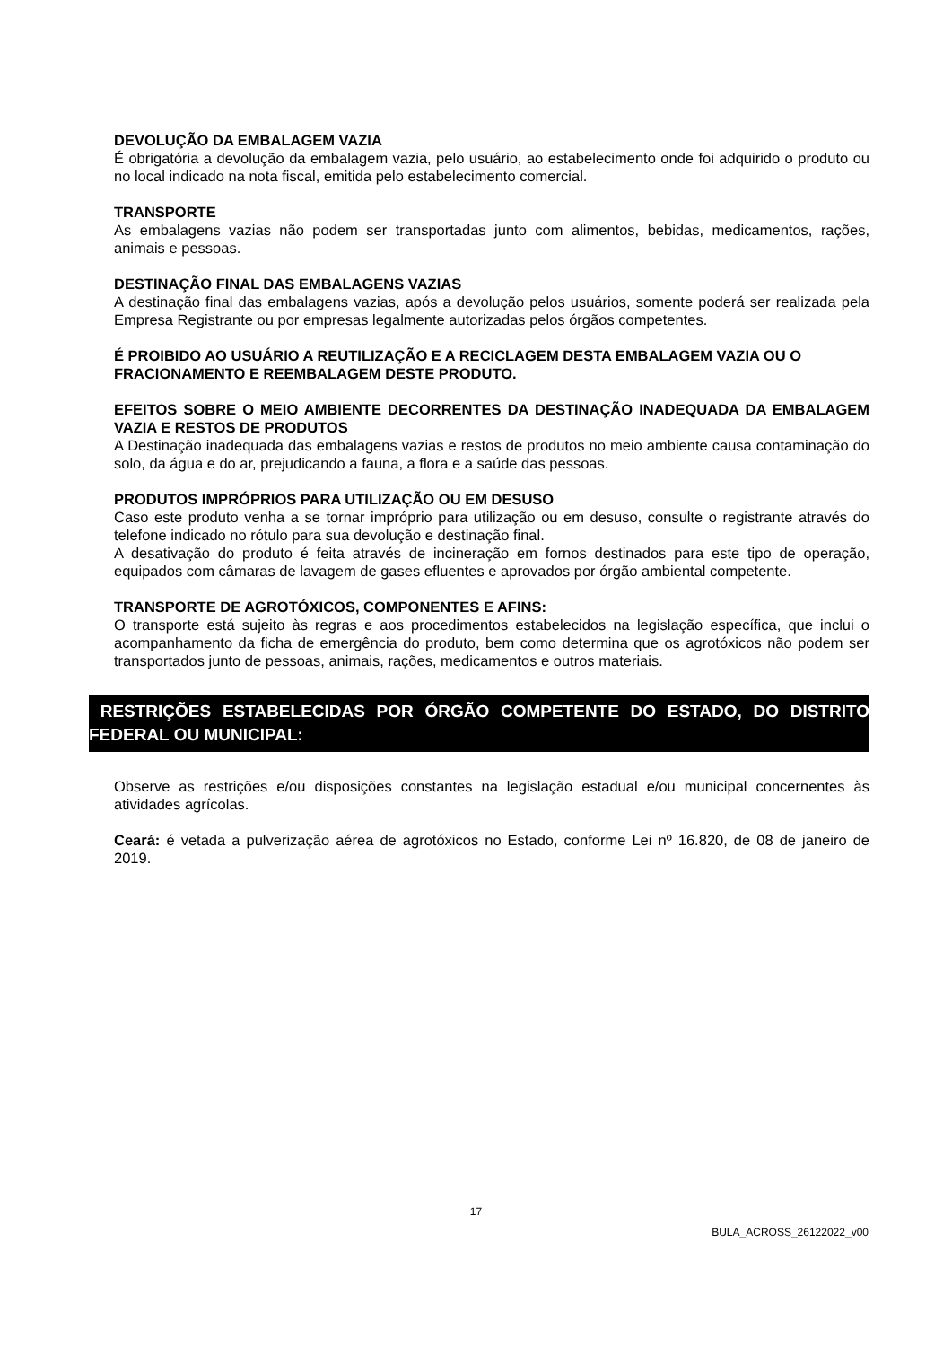DEVOLUÇÃO DA EMBALAGEM VAZIA
É obrigatória a devolução da embalagem vazia, pelo usuário, ao estabelecimento onde foi adquirido o produto ou no local indicado na nota fiscal, emitida pelo estabelecimento comercial.
TRANSPORTE
As embalagens vazias não podem ser transportadas junto com alimentos, bebidas, medicamentos, rações, animais e pessoas.
DESTINAÇÃO FINAL DAS EMBALAGENS VAZIAS
A destinação final das embalagens vazias, após a devolução pelos usuários, somente poderá ser realizada pela Empresa Registrante ou por empresas legalmente autorizadas pelos órgãos competentes.
É PROIBIDO AO USUÁRIO A REUTILIZAÇÃO E A RECICLAGEM DESTA EMBALAGEM VAZIA OU O FRACIONAMENTO E REEMBALAGEM DESTE PRODUTO.
EFEITOS SOBRE O MEIO AMBIENTE DECORRENTES DA DESTINAÇÃO INADEQUADA DA EMBALAGEM VAZIA E RESTOS DE PRODUTOS
A Destinação inadequada das embalagens vazias e restos de produtos no meio ambiente causa contaminação do solo, da água e do ar, prejudicando a fauna, a flora e a saúde das pessoas.
PRODUTOS IMPRÓPRIOS PARA UTILIZAÇÃO OU EM DESUSO
Caso este produto venha a se tornar impróprio para utilização ou em desuso, consulte o registrante através do telefone indicado no rótulo para sua devolução e destinação final.
A desativação do produto é feita através de incineração em fornos destinados para este tipo de operação, equipados com câmaras de lavagem de gases efluentes e aprovados por órgão ambiental competente.
TRANSPORTE DE AGROTÓXICOS, COMPONENTES E AFINS:
O transporte está sujeito às regras e aos procedimentos estabelecidos na legislação específica, que inclui o acompanhamento da ficha de emergência do produto, bem como determina que os agrotóxicos não podem ser transportados junto de pessoas, animais, rações, medicamentos e outros materiais.
RESTRIÇÕES ESTABELECIDAS POR ÓRGÃO COMPETENTE DO ESTADO, DO DISTRITO FEDERAL OU MUNICIPAL:
Observe as restrições e/ou disposições constantes na legislação estadual e/ou municipal concernentes às atividades agrícolas.
Ceará: é vetada a pulverização aérea de agrotóxicos no Estado, conforme Lei nº 16.820, de 08 de janeiro de 2019.
17
BULA_ACROSS_26122022_v00